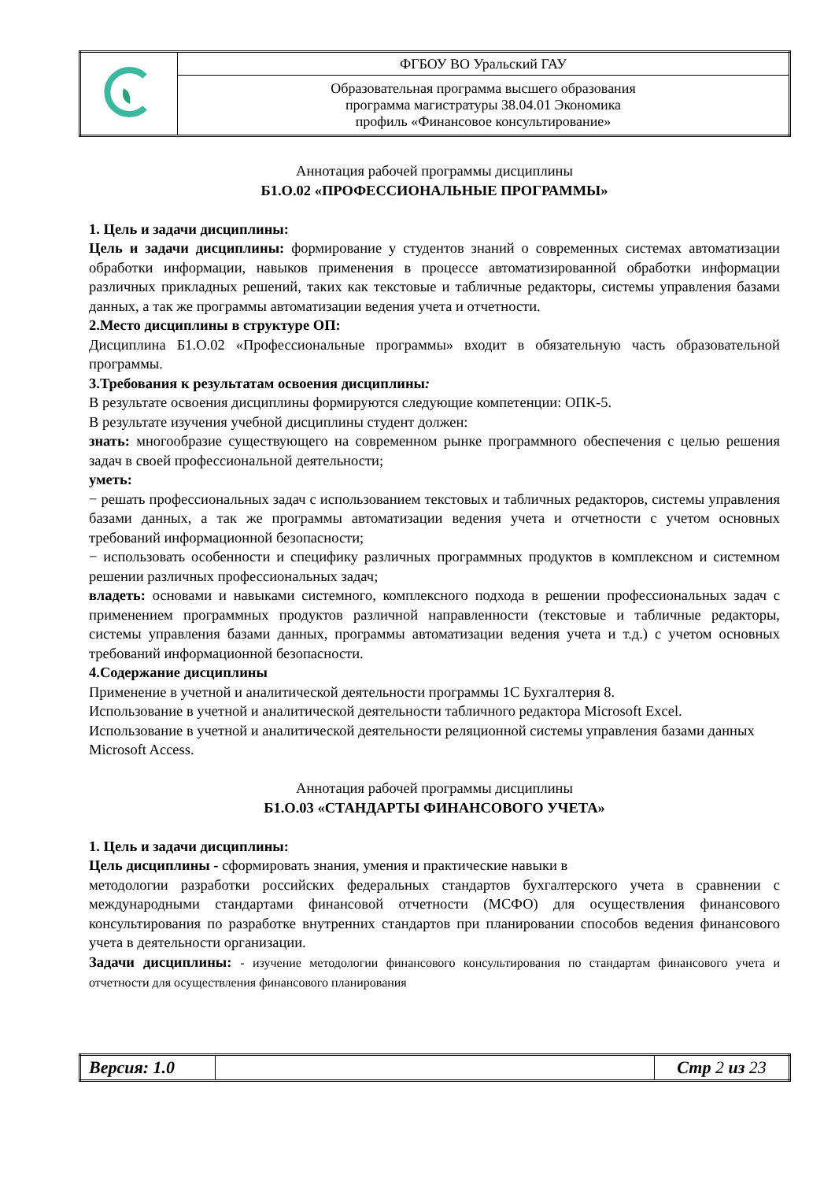| | ФГБОУ ВО Уральский ГАУ |
| | Образовательная программа высшего образования программа магистратуры 38.04.01 Экономика профиль «Финансовое консультирование» |
Аннотация рабочей программы дисциплины
Б1.О.02 «ПРОФЕССИОНАЛЬНЫЕ ПРОГРАММЫ»
1. Цель и задачи дисциплины:
Цель и задачи дисциплины: формирование у студентов знаний о современных системах автоматизации обработки информации, навыков применения в процессе автоматизированной обработки информации различных прикладных решений, таких как текстовые и табличные редакторы, системы управления базами данных, а так же программы автоматизации ведения учета и отчетности.
2.Место дисциплины в структуре ОП:
Дисциплина Б1.О.02 «Профессиональные программы» входит в обязательную часть образовательной программы.
3.Требования к результатам освоения дисциплины:
В результате освоения дисциплины формируются следующие компетенции: ОПК-5.
В результате изучения учебной дисциплины студент должен:
знать: многообразие существующего на современном рынке программного обеспечения с целью решения задач в своей профессиональной деятельности;
уметь:
− решать профессиональных задач с использованием текстовых и табличных редакторов, системы управления базами данных, а так же программы автоматизации ведения учета и отчетности с учетом основных требований информационной безопасности;
− использовать особенности и специфику различных программных продуктов в комплексном и системном решении различных профессиональных задач;
владеть: основами и навыками системного, комплексного подхода в решении профессиональных задач с применением программных продуктов различной направленности (текстовые и табличные редакторы, системы управления базами данных, программы автоматизации ведения учета и т.д.) с учетом основных требований информационной безопасности.
4.Содержание дисциплины
Применение в учетной и аналитической деятельности программы 1С Бухгалтерия 8.
Использование в учетной и аналитической деятельности табличного редактора Microsoft Excel.
Использование в учетной и аналитической деятельности реляционной системы управления базами данных Microsoft Access.
Аннотация рабочей программы дисциплины
Б1.О.03 «СТАНДАРТЫ ФИНАНСОВОГО УЧЕТА»
1. Цель и задачи дисциплины:
Цель дисциплины - сформировать знания, умения и практические навыки в
методологии разработки российских федеральных стандартов бухгалтерского учета в сравнении с международными стандартами финансовой отчетности (МСФО) для осуществления финансового консультирования по разработке внутренних стандартов при планировании способов ведения финансового учета в деятельности организации.
Задачи дисциплины: - изучение методологии финансового консультирования по стандартам финансового учета и отчетности для осуществления финансового планирования
| Версия: 1.0 | | Стр 2 из 23 |